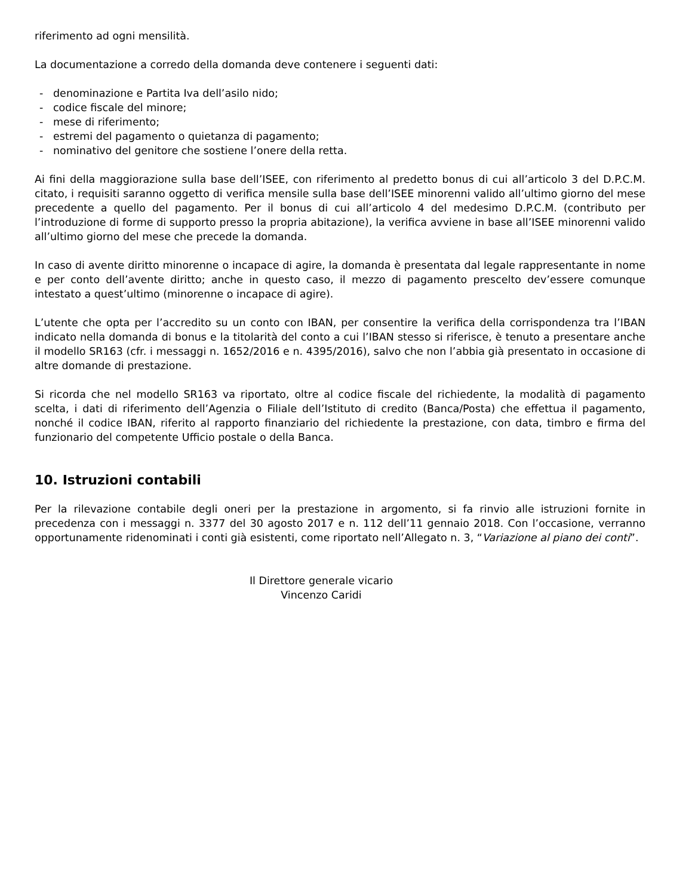riferimento ad ogni mensilità.
La documentazione a corredo della domanda deve contenere i seguenti dati:
- denominazione e Partita Iva dell’asilo nido;
- codice fiscale del minore;
- mese di riferimento;
- estremi del pagamento o quietanza di pagamento;
- nominativo del genitore che sostiene l’onere della retta.
Ai fini della maggiorazione sulla base dell’ISEE, con riferimento al predetto bonus di cui all’articolo 3 del D.P.C.M. citato, i requisiti saranno oggetto di verifica mensile sulla base dell’ISEE minorenni valido all’ultimo giorno del mese precedente a quello del pagamento. Per il bonus di cui all’articolo 4 del medesimo D.P.C.M. (contributo per l’introduzione di forme di supporto presso la propria abitazione), la verifica avviene in base all’ISEE minorenni valido all’ultimo giorno del mese che precede la domanda.
In caso di avente diritto minorenne o incapace di agire, la domanda è presentata dal legale rappresentante in nome e per conto dell’avente diritto; anche in questo caso, il mezzo di pagamento prescelto dev’essere comunque intestato a quest’ultimo (minorenne o incapace di agire).
L’utente che opta per l’accredito su un conto con IBAN, per consentire la verifica della corrispondenza tra l’IBAN indicato nella domanda di bonus e la titolarità del conto a cui l’IBAN stesso si riferisce, è tenuto a presentare anche il modello SR163 (cfr. i messaggi n. 1652/2016 e n. 4395/2016), salvo che non l’abbia già presentato in occasione di altre domande di prestazione.
Si ricorda che nel modello SR163 va riportato, oltre al codice fiscale del richiedente, la modalità di pagamento scelta, i dati di riferimento dell’Agenzia o Filiale dell’Istituto di credito (Banca/Posta) che effettua il pagamento, nonché il codice IBAN, riferito al rapporto finanziario del richiedente la prestazione, con data, timbro e firma del funzionario del competente Ufficio postale o della Banca.
10. Istruzioni contabili
Per la rilevazione contabile degli oneri per la prestazione in argomento, si fa rinvio alle istruzioni fornite in precedenza con i messaggi n. 3377 del 30 agosto 2017 e n. 112 dell’11 gennaio 2018. Con l’occasione, verranno opportunamente ridenominati i conti già esistenti, come riportato nell’Allegato n. 3, “Variazione al piano dei conti”.
Il Direttore generale vicario
Vincenzo Caridi